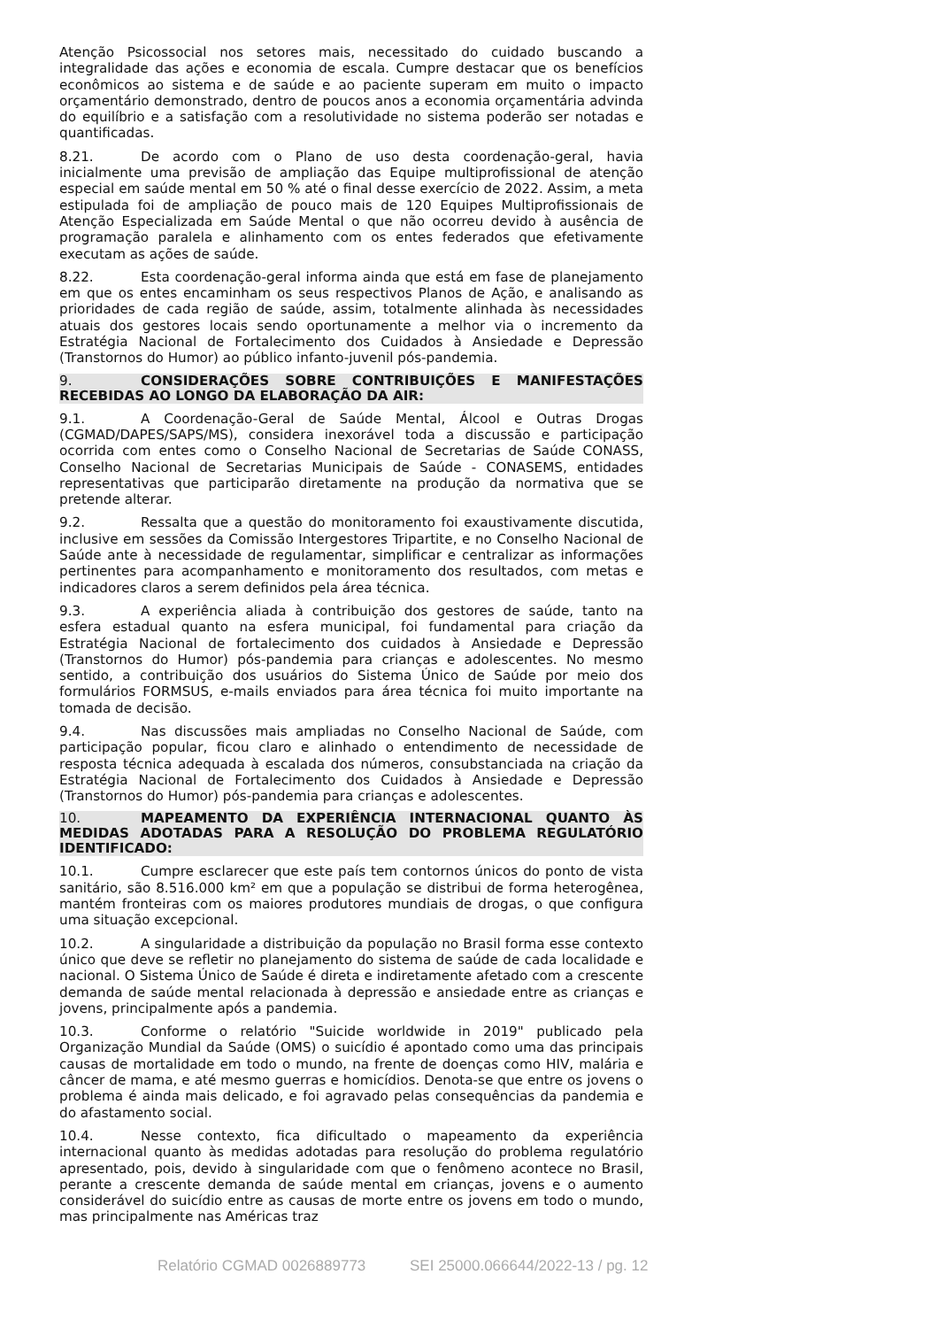Atenção Psicossocial nos setores mais, necessitado do cuidado buscando a integralidade das ações e economia de escala. Cumpre destacar que os benefícios econômicos ao sistema e de saúde e ao paciente superam em muito o impacto orçamentário demonstrado, dentro de poucos anos a economia orçamentária advinda do equilíbrio e a satisfação com a resolutividade no sistema poderão ser notadas e quantificadas.
8.21. De acordo com o Plano de uso desta coordenação-geral, havia inicialmente uma previsão de ampliação das Equipe multiprofissional de atenção especial em saúde mental em 50 % até o final desse exercício de 2022. Assim, a meta estipulada foi de ampliação de pouco mais de 120 Equipes Multiprofissionais de Atenção Especializada em Saúde Mental o que não ocorreu devido à ausência de programação paralela e alinhamento com os entes federados que efetivamente executam as ações de saúde.
8.22. Esta coordenação-geral informa ainda que está em fase de planejamento em que os entes encaminham os seus respectivos Planos de Ação, e analisando as prioridades de cada região de saúde, assim, totalmente alinhada às necessidades atuais dos gestores locais sendo oportunamente a melhor via o incremento da Estratégia Nacional de Fortalecimento dos Cuidados à Ansiedade e Depressão (Transtornos do Humor) ao público infanto-juvenil pós-pandemia.
9. CONSIDERAÇÕES SOBRE CONTRIBUIÇÕES E MANIFESTAÇÕES RECEBIDAS AO LONGO DA ELABORAÇÃO DA AIR:
9.1. A Coordenação-Geral de Saúde Mental, Álcool e Outras Drogas (CGMAD/DAPES/SAPS/MS), considera inexorável toda a discussão e participação ocorrida com entes como o Conselho Nacional de Secretarias de Saúde CONASS, Conselho Nacional de Secretarias Municipais de Saúde - CONASEMS, entidades representativas que participarão diretamente na produção da normativa que se pretende alterar.
9.2. Ressalta que a questão do monitoramento foi exaustivamente discutida, inclusive em sessões da Comissão Intergestores Tripartite, e no Conselho Nacional de Saúde ante à necessidade de regulamentar, simplificar e centralizar as informações pertinentes para acompanhamento e monitoramento dos resultados, com metas e indicadores claros a serem definidos pela área técnica.
9.3. A experiência aliada à contribuição dos gestores de saúde, tanto na esfera estadual quanto na esfera municipal, foi fundamental para criação da Estratégia Nacional de fortalecimento dos cuidados à Ansiedade e Depressão (Transtornos do Humor) pós-pandemia para crianças e adolescentes. No mesmo sentido, a contribuição dos usuários do Sistema Único de Saúde por meio dos formulários FORMSUS, e-mails enviados para área técnica foi muito importante na tomada de decisão.
9.4. Nas discussões mais ampliadas no Conselho Nacional de Saúde, com participação popular, ficou claro e alinhado o entendimento de necessidade de resposta técnica adequada à escalada dos números, consubstanciada na criação da Estratégia Nacional de Fortalecimento dos Cuidados à Ansiedade e Depressão (Transtornos do Humor) pós-pandemia para crianças e adolescentes.
10. MAPEAMENTO DA EXPERIÊNCIA INTERNACIONAL QUANTO ÀS MEDIDAS ADOTADAS PARA A RESOLUÇÃO DO PROBLEMA REGULATÓRIO IDENTIFICADO:
10.1. Cumpre esclarecer que este país tem contornos únicos do ponto de vista sanitário, são 8.516.000 km² em que a população se distribui de forma heterogênea, mantém fronteiras com os maiores produtores mundiais de drogas, o que configura uma situação excepcional.
10.2. A singularidade a distribuição da população no Brasil forma esse contexto único que deve se refletir no planejamento do sistema de saúde de cada localidade e nacional. O Sistema Único de Saúde é direta e indiretamente afetado com a crescente demanda de saúde mental relacionada à depressão e ansiedade entre as crianças e jovens, principalmente após a pandemia.
10.3. Conforme o relatório "Suicide worldwide in 2019" publicado pela Organização Mundial da Saúde (OMS) o suicídio é apontado como uma das principais causas de mortalidade em todo o mundo, na frente de doenças como HIV, malária e câncer de mama, e até mesmo guerras e homicídios. Denota-se que entre os jovens o problema é ainda mais delicado, e foi agravado pelas consequências da pandemia e do afastamento social.
10.4. Nesse contexto, fica dificultado o mapeamento da experiência internacional quanto às medidas adotadas para resolução do problema regulatório apresentado, pois, devido à singularidade com que o fenômeno acontece no Brasil, perante a crescente demanda de saúde mental em crianças, jovens e o aumento considerável do suicídio entre as causas de morte entre os jovens em todo o mundo, mas principalmente nas Américas traz
Relatório CGMAD 0026889773 SEI 25000.066644/2022-13 / pg. 12